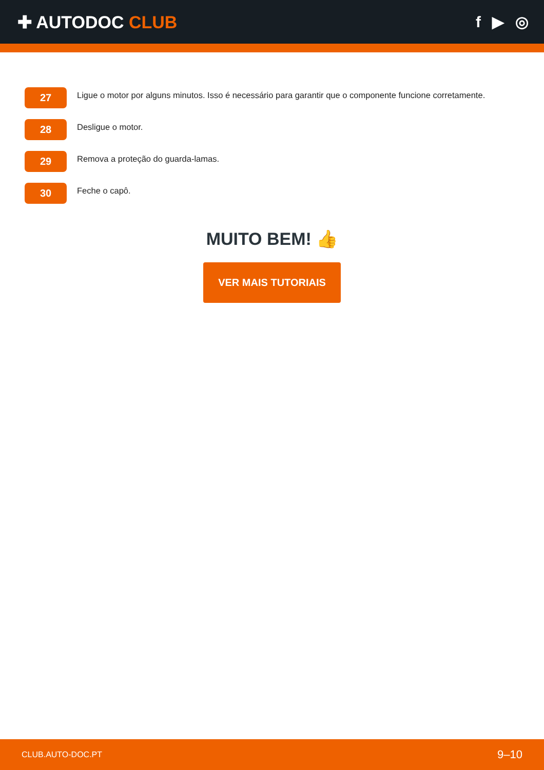✚ AUTODOC CLUB f ▶ ◎
27
Ligue o motor por alguns minutos. Isso é necessário para garantir que o componente funcione corretamente.
28
Desligue o motor.
29
Remova a proteção do guarda-lamas.
30
Feche o capô.
MUITO BEM! 👍
VER MAIS TUTORIAIS
CLUB.AUTO-DOC.PT 9–10